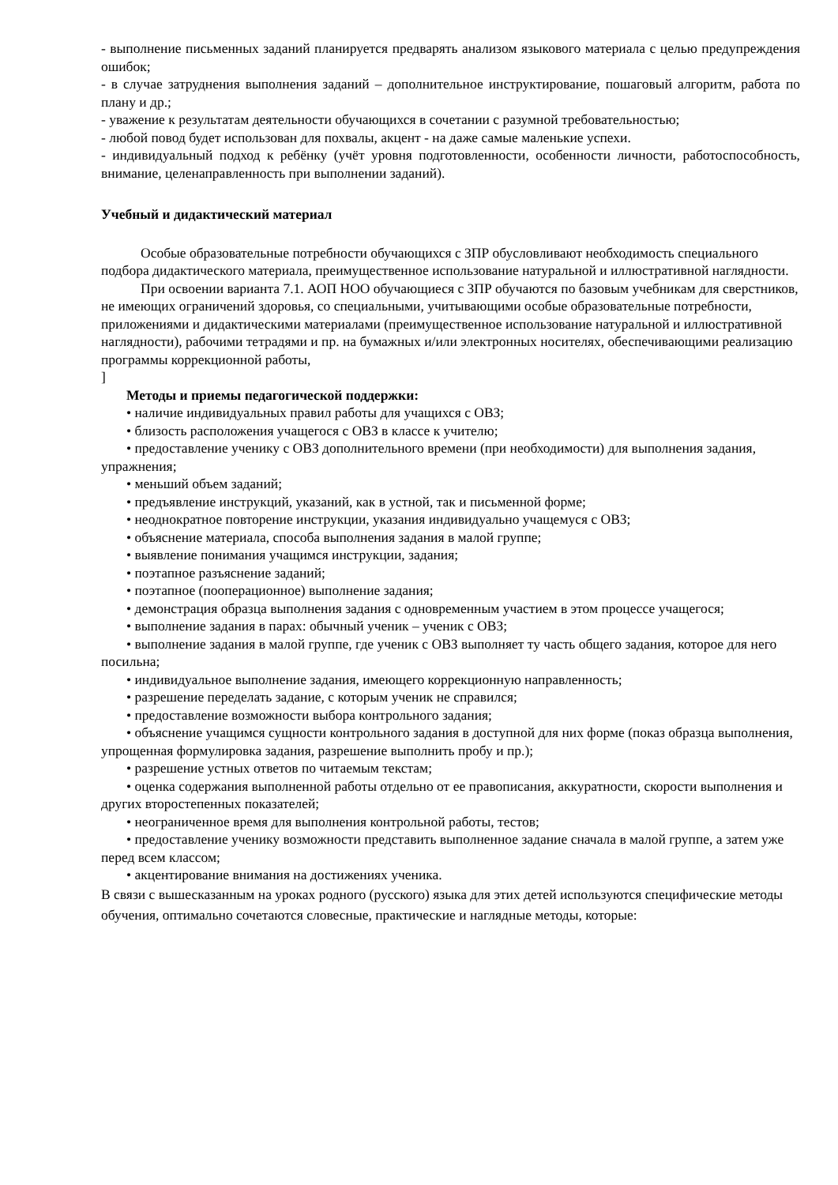- выполнение письменных заданий планируется предварять анализом языкового материала с целью предупреждения ошибок;
- в случае затруднения выполнения заданий – дополнительное инструктирование, пошаговый алгоритм, работа по плану и др.;
- уважение к результатам деятельности обучающихся в сочетании с разумной требовательностью;
- любой повод будет использован для похвалы, акцент - на даже самые маленькие успехи.
- индивидуальный подход к ребёнку (учёт уровня подготовленности, особенности личности, работоспособность, внимание, целенаправленность при выполнении заданий).
Учебный и дидактический материал
Особые образовательные потребности обучающихся с ЗПР обусловливают необходимость специального подбора дидактического материала, преимущественное использование натуральной и иллюстративной наглядности.
При освоении варианта 7.1. АОП НОО обучающиеся с ЗПР обучаются по базовым учебникам для сверстников, не имеющих ограничений здоровья, со специальными, учитывающими особые образовательные потребности, приложениями и дидактическими материалами (преимущественное использование натуральной и иллюстративной наглядности), рабочими тетрадями и пр. на бумажных и/или электронных носителях, обеспечивающими реализацию программы коррекционной работы,
]
Методы и приемы педагогической поддержки:
• наличие индивидуальных правил работы для учащихся с ОВЗ;
• близость расположения учащегося с ОВЗ в классе к учителю;
• предоставление ученику с ОВЗ дополнительного времени (при необходимости) для выполнения задания, упражнения;
• меньший объем заданий;
• предъявление инструкций, указаний, как в устной, так и письменной форме;
• неоднократное повторение инструкции, указания индивидуально учащемуся с ОВЗ;
• объяснение материала, способа выполнения задания в малой группе;
• выявление понимания учащимся инструкции, задания;
• поэтапное разъяснение заданий;
• поэтапное (пооперационное) выполнение задания;
• демонстрация образца выполнения задания с одновременным участием в этом процессе учащегося;
• выполнение задания в парах: обычный ученик – ученик с ОВЗ;
• выполнение задания в малой группе, где ученик с ОВЗ выполняет ту часть общего задания, которое для него посильна;
• индивидуальное выполнение задания, имеющего коррекционную направленность;
• разрешение переделать задание, с которым ученик не справился;
• предоставление возможности выбора контрольного задания;
• объяснение учащимся сущности контрольного задания в доступной для них форме (показ образца выполнения, упрощенная формулировка задания, разрешение выполнить пробу и пр.);
• разрешение устных ответов по читаемым текстам;
• оценка содержания выполненной работы отдельно от ее правописания, аккуратности, скорости выполнения и других второстепенных показателей;
• неограниченное время для выполнения контрольной работы, тестов;
• предоставление ученику возможности представить выполненное задание сначала в малой группе, а затем уже перед всем классом;
• акцентирование внимания на достижениях ученика.
В связи с вышесказанным на уроках родного (русского) языка для этих детей используются специфические методы обучения, оптимально сочетаются словесные, практические и наглядные методы, которые: